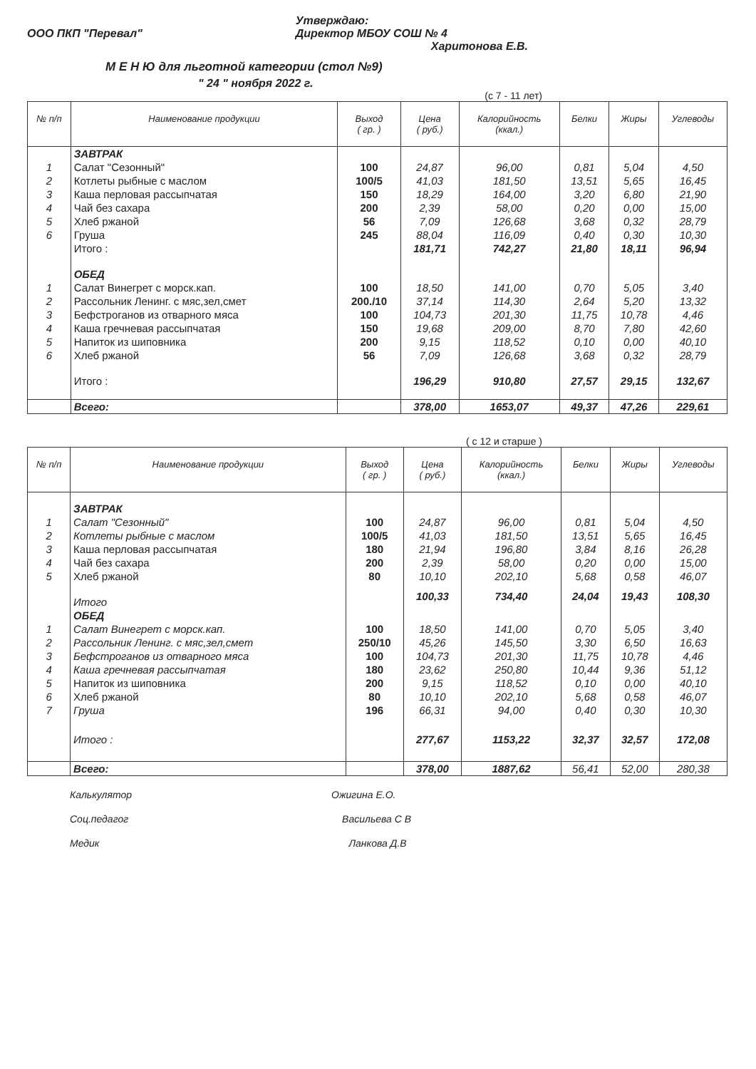ООО ПКП "Перевал" Утверждаю:
Директор МБОУ СОШ № 4
Харитонова Е.В.
М Е Н Ю для льготной категории (стол №9)
" 24 " ноября 2022 г.
(с 7 - 11 лет)
| № п/п | Наименование продукции | Выход ( гр. ) | Цена ( руб.) | Калорийность (ккал.) | Белки | Жиры | Углеводы |
| --- | --- | --- | --- | --- | --- | --- | --- |
| | ЗАВТРАК | | | | | | |
| 1 | Салат "Сезонный" | 100 | 24,87 | 96,00 | 0,81 | 5,04 | 4,50 |
| 2 | Котлеты рыбные с маслом | 100/5 | 41,03 | 181,50 | 13,51 | 5,65 | 16,45 |
| 3 | Каша перловая рассыпчатая | 150 | 18,29 | 164,00 | 3,20 | 6,80 | 21,90 |
| 4 | Чай без сахара | 200 | 2,39 | 58,00 | 0,20 | 0,00 | 15,00 |
| 5 | Хлеб ржаной | 56 | 7,09 | 126,68 | 3,68 | 0,32 | 28,79 |
| 6 | Груша | 245 | 88,04 | 116,09 | 0,40 | 0,30 | 10,30 |
| | Итого : | | 181,71 | 742,27 | 21,80 | 18,11 | 96,94 |
| | ОБЕД | | | | | | |
| 1 | Салат Винегрет с морск.кап. | 100 | 18,50 | 141,00 | 0,70 | 5,05 | 3,40 |
| 2 | Рассольник Ленинг. с мяс,зел,смет | 200./10 | 37,14 | 114,30 | 2,64 | 5,20 | 13,32 |
| 3 | Бефстроганов из отварного мяса | 100 | 104,73 | 201,30 | 11,75 | 10,78 | 4,46 |
| 4 | Каша гречневая рассыпчатая | 150 | 19,68 | 209,00 | 8,70 | 7,80 | 42,60 |
| 5 | Напиток из шиповника | 200 | 9,15 | 118,52 | 0,10 | 0,00 | 40,10 |
| 6 | Хлеб ржаной | 56 | 7,09 | 126,68 | 3,68 | 0,32 | 28,79 |
| | Итого : | | 196,29 | 910,80 | 27,57 | 29,15 | 132,67 |
| | Всего: | | 378,00 | 1653,07 | 49,37 | 47,26 | 229,61 |
( с 12 и старше )
| № п/п | Наименование продукции | Выход ( гр. ) | Цена ( руб.) | Калорийность (ккал.) | Белки | Жиры | Углеводы |
| --- | --- | --- | --- | --- | --- | --- | --- |
| | ЗАВТРАК | | | | | | |
| 1 | Салат "Сезонный" | 100 | 24,87 | 96,00 | 0,81 | 5,04 | 4,50 |
| 2 | Котлеты рыбные с маслом | 100/5 | 41,03 | 181,50 | 13,51 | 5,65 | 16,45 |
| 3 | Каша перловая рассыпчатая | 180 | 21,94 | 196,80 | 3,84 | 8,16 | 26,28 |
| 4 | Чай без сахара | 200 | 2,39 | 58,00 | 0,20 | 0,00 | 15,00 |
| 5 | Хлеб ржаной | 80 | 10,10 | 202,10 | 5,68 | 0,58 | 46,07 |
| | Итого | | 100,33 | 734,40 | 24,04 | 19,43 | 108,30 |
| | ОБЕД | | | | | | |
| 1 | Салат Винегрет с морск.кап. | 100 | 18,50 | 141,00 | 0,70 | 5,05 | 3,40 |
| 2 | Рассольник Ленинг. с мяс,зел,смет | 250/10 | 45,26 | 145,50 | 3,30 | 6,50 | 16,63 |
| 3 | Бефстроганов из отварного мяса | 100 | 104,73 | 201,30 | 11,75 | 10,78 | 4,46 |
| 4 | Каша гречневая рассыпчатая | 180 | 23,62 | 250,80 | 10,44 | 9,36 | 51,12 |
| 5 | Напиток из шиповника | 200 | 9,15 | 118,52 | 0,10 | 0,00 | 40,10 |
| 6 | Хлеб ржаной | 80 | 10,10 | 202,10 | 5,68 | 0,58 | 46,07 |
| 7 | Груша | 196 | 66,31 | 94,00 | 0,40 | 0,30 | 10,30 |
| | Итого : | | 277,67 | 1153,22 | 32,37 | 32,57 | 172,08 |
| | Всего: | | 378,00 | 1887,62 | 56,41 | 52,00 | 280,38 |
Калькулятор Ожигина Е.О.
Соц.педагог Васильева С В
Медик Ланкова Д.В